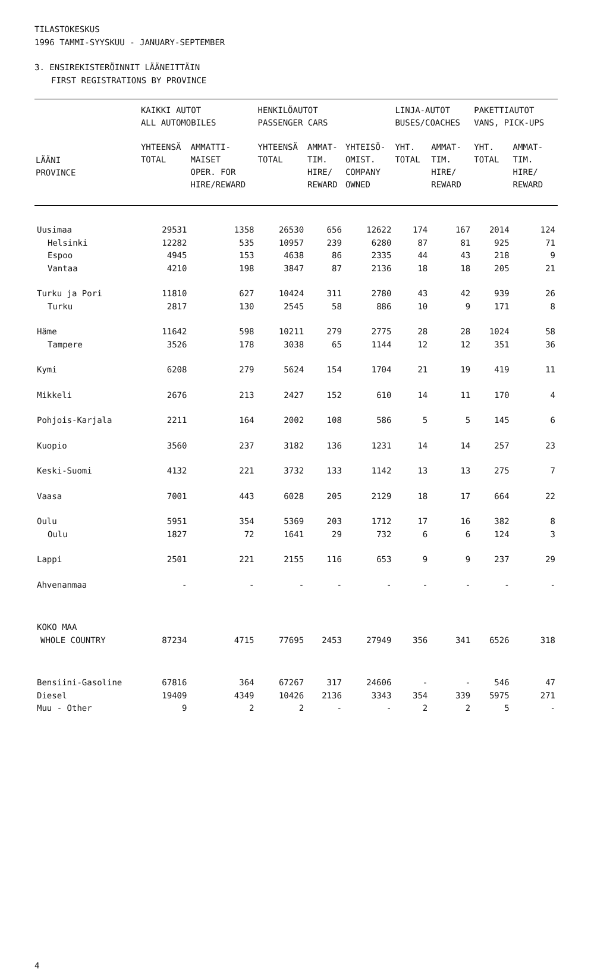TILASTOKESKUS
1996 TAMMI-SYYSKUU - JANUARY-SEPTEMBER
3. ENSIREKISTERÖINNIT LÄÄNEITTÄIN
FIRST REGISTRATIONS BY PROVINCE
| | KAIKKI AUTOT ALL AUTOMOBILES | | HENKILÖAUTOT PASSENGER CARS | | | LINJA-AUTOT BUSES/COACHES | | PAKETTIAUTOT VANS, PICK-UPS | |
| --- | --- | --- | --- | --- | --- | --- | --- | --- | --- |
| LÄÄNI PROVINCE | YHTEENSÄ TOTAL | AMMATTI- MAISET OPER. FOR HIRE/REWARD | YHTEENSÄ TOTAL | AMMAT- TIM. HIRE/ REWARD | YHTEISÖ- OMIST. COMPANY OWNED | YHT. TOTAL | AMMAT- TIM. HIRE/ REWARD | YHT. TOTAL | AMMAT- TIM. HIRE/ REWARD |
| Uusimaa | 29531 | 1358 | 26530 | 656 | 12622 | 174 | 167 | 2014 | 124 |
| Helsinki | 12282 | 535 | 10957 | 239 | 6280 | 87 | 81 | 925 | 71 |
| Espoo | 4945 | 153 | 4638 | 86 | 2335 | 44 | 43 | 218 | 9 |
| Vantaa | 4210 | 198 | 3847 | 87 | 2136 | 18 | 18 | 205 | 21 |
| Turku ja Pori | 11810 | 627 | 10424 | 311 | 2780 | 43 | 42 | 939 | 26 |
| Turku | 2817 | 130 | 2545 | 58 | 886 | 10 | 9 | 171 | 8 |
| Häme | 11642 | 598 | 10211 | 279 | 2775 | 28 | 28 | 1024 | 58 |
| Tampere | 3526 | 178 | 3038 | 65 | 1144 | 12 | 12 | 351 | 36 |
| Kymi | 6208 | 279 | 5624 | 154 | 1704 | 21 | 19 | 419 | 11 |
| Mikkeli | 2676 | 213 | 2427 | 152 | 610 | 14 | 11 | 170 | 4 |
| Pohjois-Karjala | 2211 | 164 | 2002 | 108 | 586 | 5 | 5 | 145 | 6 |
| Kuopio | 3560 | 237 | 3182 | 136 | 1231 | 14 | 14 | 257 | 23 |
| Keski-Suomi | 4132 | 221 | 3732 | 133 | 1142 | 13 | 13 | 275 | 7 |
| Vaasa | 7001 | 443 | 6028 | 205 | 2129 | 18 | 17 | 664 | 22 |
| Oulu | 5951 | 354 | 5369 | 203 | 1712 | 17 | 16 | 382 | 8 |
| Oulu | 1827 | 72 | 1641 | 29 | 732 | 6 | 6 | 124 | 3 |
| Lappi | 2501 | 221 | 2155 | 116 | 653 | 9 | 9 | 237 | 29 |
| Ahvenanmaa | - | - | - | - | - | - | - | - | - |
| KOKO MAA | | | | | | | | | |
| WHOLE COUNTRY | 87234 | 4715 | 77695 | 2453 | 27949 | 356 | 341 | 6526 | 318 |
| Bensiini-Gasoline | 67816 | 364 | 67267 | 317 | 24606 | - | - | 546 | 47 |
| Diesel | 19409 | 4349 | 10426 | 2136 | 3343 | 354 | 339 | 5975 | 271 |
| Muu - Other | 9 | 2 | 2 | - | - | 2 | 2 | 5 | - |
4